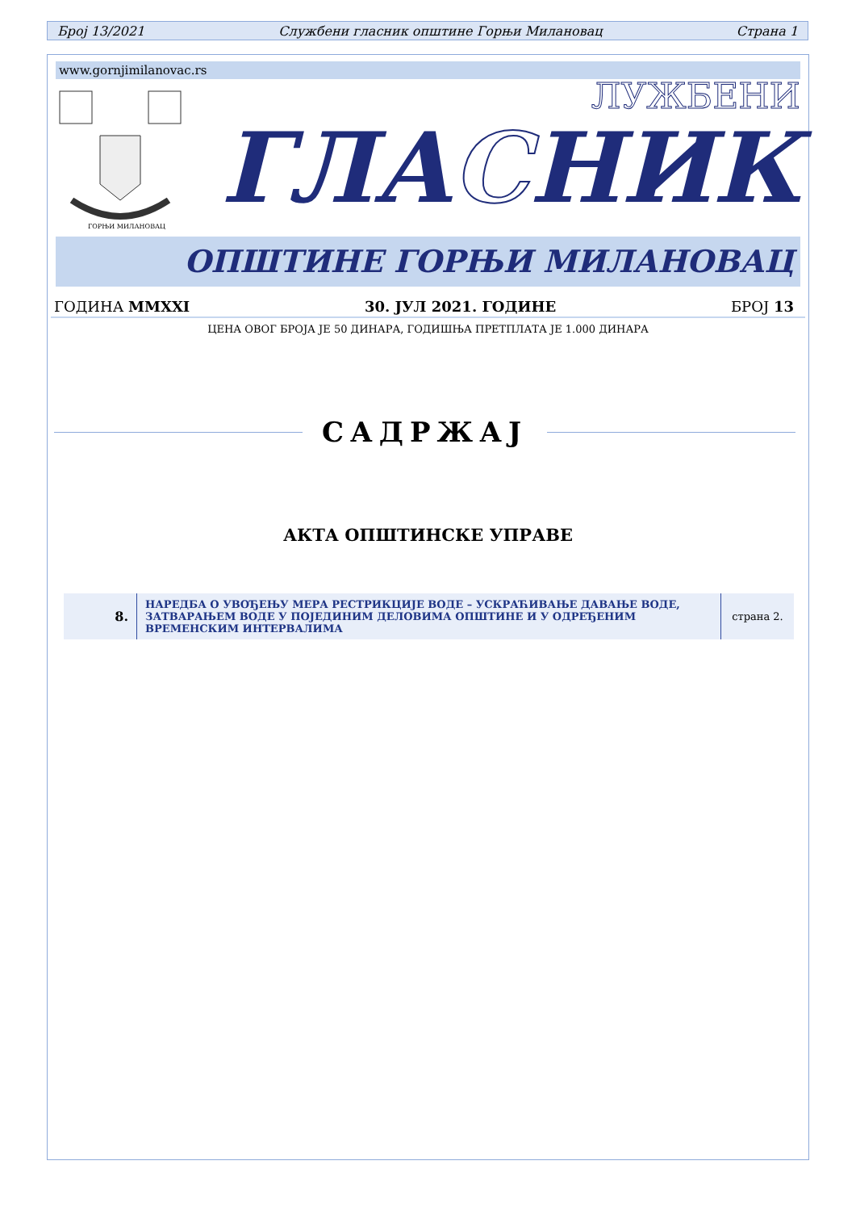Број 13/2021 Службени гласник општине Горњи Милановац Страна 1
www.gornjimilanovac.rs
ГОРЊИ МИЛАНОВАЦ
ГЛАСНИК
ЛУЖБЕНИ
ОПШТИНЕ ГОРЊИ МИЛАНОВАЦ
ГОДИНА MMXXI 30. ЈУЛ 2021. ГОДИНЕ БРОЈ 13
ЦЕНА ОВОГ БРОЈА ЈЕ 50 ДИНАРА, ГОДИШЊА ПРЕТПЛАТА ЈЕ 1.000 ДИНАРА
САДРЖАЈ
АКТА ОПШТИНСКЕ УПРАВЕ
| 8. | НАРЕДБА О УВОЂЕЊУ МЕРА РЕСТРИКЦИЈЕ ВОДЕ – УСКРАЋИВАЊЕ ДАВАЊЕ ВОДЕ, ЗАТВАРАЊЕМ ВОДЕ У ПОЈЕДИНИМ ДЕЛОВИМА ОПШТИНЕ И У ОДРЕЂЕНИМ ВРЕМЕНСКИМ ИНТЕРВАЛИМА | страна 2. |